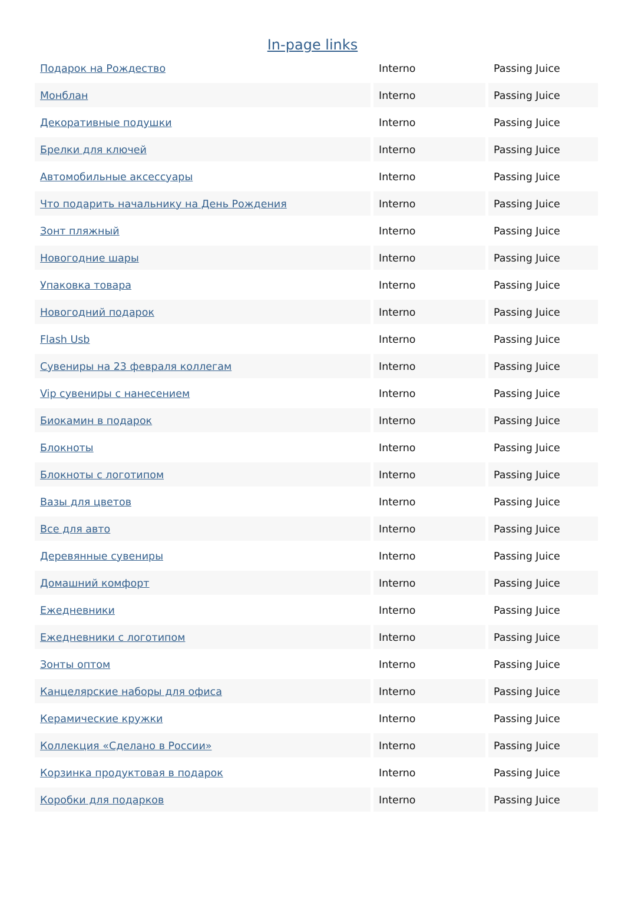In-page links
| Подарок на Рождество | Interno | Passing Juice |
| Монблан | Interno | Passing Juice |
| Декоративные подушки | Interno | Passing Juice |
| Брелки для ключей | Interno | Passing Juice |
| Автомобильные аксессуары | Interno | Passing Juice |
| Что подарить начальнику на День Рождения | Interno | Passing Juice |
| Зонт пляжный | Interno | Passing Juice |
| Новогодние шары | Interno | Passing Juice |
| Упаковка товара | Interno | Passing Juice |
| Новогодний подарок | Interno | Passing Juice |
| Flash Usb | Interno | Passing Juice |
| Сувениры на 23 февраля коллегам | Interno | Passing Juice |
| Vip сувениры с нанесением | Interno | Passing Juice |
| Биокамин в подарок | Interno | Passing Juice |
| Блокноты | Interno | Passing Juice |
| Блокноты с логотипом | Interno | Passing Juice |
| Вазы для цветов | Interno | Passing Juice |
| Все для авто | Interno | Passing Juice |
| Деревянные сувениры | Interno | Passing Juice |
| Домашний комфорт | Interno | Passing Juice |
| Ежедневники | Interno | Passing Juice |
| Ежедневники с логотипом | Interno | Passing Juice |
| Зонты оптом | Interno | Passing Juice |
| Канцелярские наборы для офиса | Interno | Passing Juice |
| Керамические кружки | Interno | Passing Juice |
| Коллекция «Сделано в России» | Interno | Passing Juice |
| Корзинка продуктовая в подарок | Interno | Passing Juice |
| Коробки для подарков | Interno | Passing Juice |